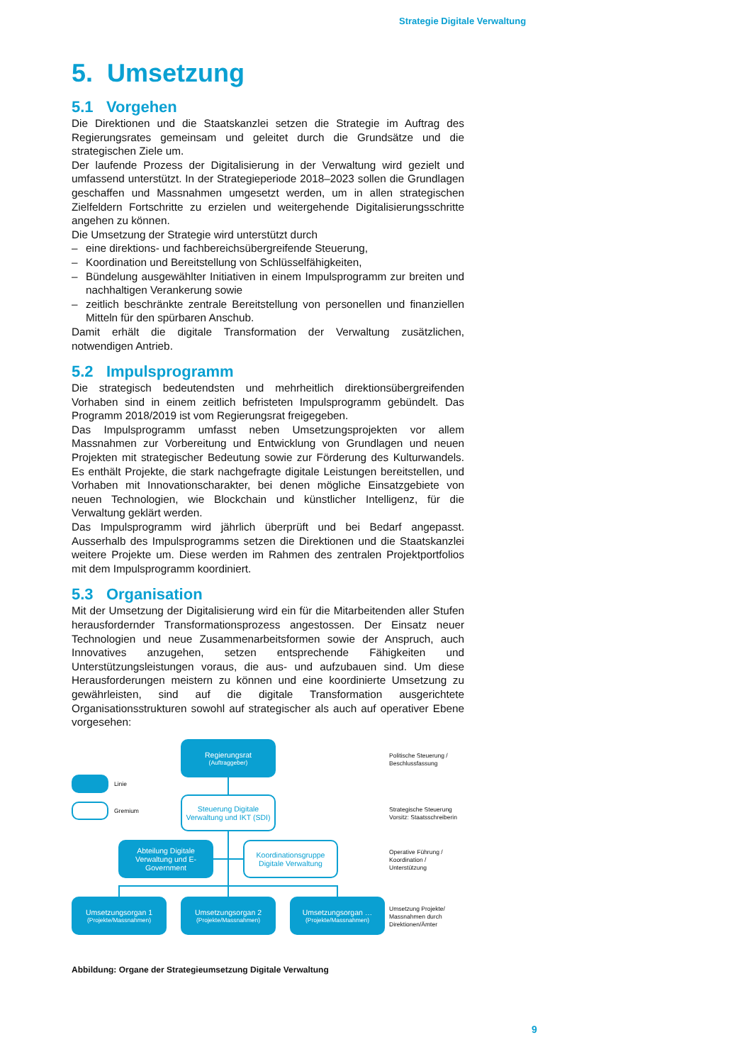Strategie Digitale Verwaltung
5. Umsetzung
5.1 Vorgehen
Die Direktionen und die Staatskanzlei setzen die Strategie im Auftrag des Regierungsrates gemeinsam und geleitet durch die Grundsätze und die strategischen Ziele um.
Der laufende Prozess der Digitalisierung in der Verwaltung wird gezielt und umfassend unterstützt. In der Strategieperiode 2018–2023 sollen die Grundlagen geschaffen und Massnahmen umgesetzt werden, um in allen strategischen Zielfeldern Fortschritte zu erzielen und weitergehende Digitalisierungsschritte angehen zu können.
Die Umsetzung der Strategie wird unterstützt durch
– eine direktions- und fachbereichsübergreifende Steuerung,
– Koordination und Bereitstellung von Schlüsselfähigkeiten,
– Bündelung ausgewählter Initiativen in einem Impulsprogramm zur breiten und nachhaltigen Verankerung sowie
– zeitlich beschränkte zentrale Bereitstellung von personellen und finanziellen Mitteln für den spürbaren Anschub.
Damit erhält die digitale Transformation der Verwaltung zusätzlichen, notwendigen Antrieb.
5.2 Impulsprogramm
Die strategisch bedeutendsten und mehrheitlich direktionsübergreifenden Vorhaben sind in einem zeitlich befristeten Impulsprogramm gebündelt. Das Programm 2018/2019 ist vom Regierungsrat freigegeben.
Das Impulsprogramm umfasst neben Umsetzungsprojekten vor allem Massnahmen zur Vorbereitung und Entwicklung von Grundlagen und neuen Projekten mit strategischer Bedeutung sowie zur Förderung des Kulturwandels. Es enthält Projekte, die stark nachgefragte digitale Leistungen bereitstellen, und Vorhaben mit Innovationscharakter, bei denen mögliche Einsatzgebiete von neuen Technologien, wie Blockchain und künstlicher Intelligenz, für die Verwaltung geklärt werden.
Das Impulsprogramm wird jährlich überprüft und bei Bedarf angepasst. Ausserhalb des Impulsprogramms setzen die Direktionen und die Staatskanzlei weitere Projekte um. Diese werden im Rahmen des zentralen Projektportfolios mit dem Impulsprogramm koordiniert.
5.3 Organisation
Mit der Umsetzung der Digitalisierung wird ein für die Mitarbeitenden aller Stufen herausfordernder Transformationsprozess angestossen. Der Einsatz neuer Technologien und neue Zusammenarbeitsformen sowie der Anspruch, auch Innovatives anzugehen, setzen entsprechende Fähigkeiten und Unterstützungsleistungen voraus, die aus- und aufzubauen sind. Um diese Herausforderungen meistern zu können und eine koordinierte Umsetzung zu gewährleisten, sind auf die digitale Transformation ausgerichtete Organisationsstrukturen sowohl auf strategischer als auch auf operativer Ebene vorgesehen:
Regierungsrat
(Auftraggeber)
Politische Steuerung /
Beschlussfassung
Linie
Gremium
Steuerung Digitale Verwaltung und IKT (SDI)
Strategische Steuerung
Vorsitz: Staatsschreiberin
Abteilung Digitale Verwaltung und E-Government
Koordinationsgruppe Digitale Verwaltung
Operative Führung /
Koordination /
Unterstützung
Umsetzungsorgan 1
(Projekte/Massnahmen)
Umsetzungsorgan 2
(Projekte/Massnahmen)
Umsetzungsorgan …
(Projekte/Massnahmen)
Umsetzung Projekte/
Massnahmen durch
Direktionen/Ämter
Abbildung: Organe der Strategieumsetzung Digitale Verwaltung
9